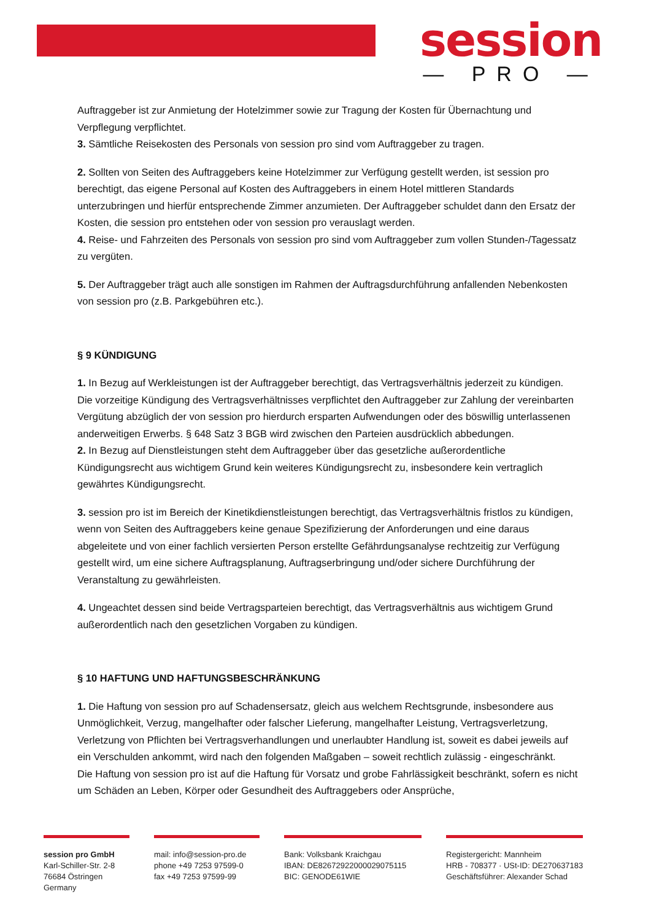session
— PRO —
Auftraggeber ist zur Anmietung der Hotelzimmer sowie zur Tragung der Kosten für Übernachtung und Verpflegung verpflichtet.
3. Sämtliche Reisekosten des Personals von session pro sind vom Auftraggeber zu tragen.
2. Sollten von Seiten des Auftraggebers keine Hotelzimmer zur Verfügung gestellt werden, ist session pro berechtigt, das eigene Personal auf Kosten des Auftraggebers in einem Hotel mittleren Standards unterzubringen und hierfür entsprechende Zimmer anzumieten. Der Auftraggeber schuldet dann den Ersatz der Kosten, die session pro entstehen oder von session pro verauslagt werden.
4. Reise- und Fahrzeiten des Personals von session pro sind vom Auftraggeber zum vollen Stunden-/Tagessatz zu vergüten.
5. Der Auftraggeber trägt auch alle sonstigen im Rahmen der Auftragsdurchführung anfallenden Nebenkosten von session pro (z.B. Parkgebühren etc.).
§ 9 KÜNDIGUNG
1. In Bezug auf Werkleistungen ist der Auftraggeber berechtigt, das Vertragsverhältnis jederzeit zu kündigen. Die vorzeitige Kündigung des Vertragsverhältnisses verpflichtet den Auftraggeber zur Zahlung der vereinbarten Vergütung abzüglich der von session pro hierdurch ersparten Aufwendungen oder des böswillig unterlassenen anderweitigen Erwerbs. § 648 Satz 3 BGB wird zwischen den Parteien ausdrücklich abbedungen.
2. In Bezug auf Dienstleistungen steht dem Auftraggeber über das gesetzliche außerordentliche Kündigungsrecht aus wichtigem Grund kein weiteres Kündigungsrecht zu, insbesondere kein vertraglich gewährtes Kündigungsrecht.
3. session pro ist im Bereich der Kinetikdienstleistungen berechtigt, das Vertragsverhältnis fristlos zu kündigen, wenn von Seiten des Auftraggebers keine genaue Spezifizierung der Anforderungen und eine daraus abgeleitete und von einer fachlich versierten Person erstellte Gefährdungsanalyse rechtzeitig zur Verfügung gestellt wird, um eine sichere Auftragsplanung, Auftragserbringung und/oder sichere Durchführung der Veranstaltung zu gewährleisten.
4. Ungeachtet dessen sind beide Vertragsparteien berechtigt, das Vertragsverhältnis aus wichtigem Grund außerordentlich nach den gesetzlichen Vorgaben zu kündigen.
§ 10 HAFTUNG UND HAFTUNGSBESCHRÄNKUNG
1. Die Haftung von session pro auf Schadensersatz, gleich aus welchem Rechtsgrunde, insbesondere aus Unmöglichkeit, Verzug, mangelhafter oder falscher Lieferung, mangelhafter Leistung, Vertragsverletzung, Verletzung von Pflichten bei Vertragsverhandlungen und unerlaubter Handlung ist, soweit es dabei jeweils auf ein Verschulden ankommt, wird nach den folgenden Maßgaben – soweit rechtlich zulässig - eingeschränkt.
Die Haftung von session pro ist auf die Haftung für Vorsatz und grobe Fahrlässigkeit beschränkt, sofern es nicht um Schäden an Leben, Körper oder Gesundheit des Auftraggebers oder Ansprüche,
session pro GmbH
Karl-Schiller-Str. 2-8
76684 Östringen
Germany
mail: info@session-pro.de
phone +49 7253 97599-0
fax +49 7253 97599-99
Bank: Volksbank Kraichgau
IBAN: DE82672922000029075115
BIC: GENODE61WIE
Registergericht: Mannheim
HRB - 708377 · USt-ID: DE270637183
Geschäftsführer: Alexander Schad